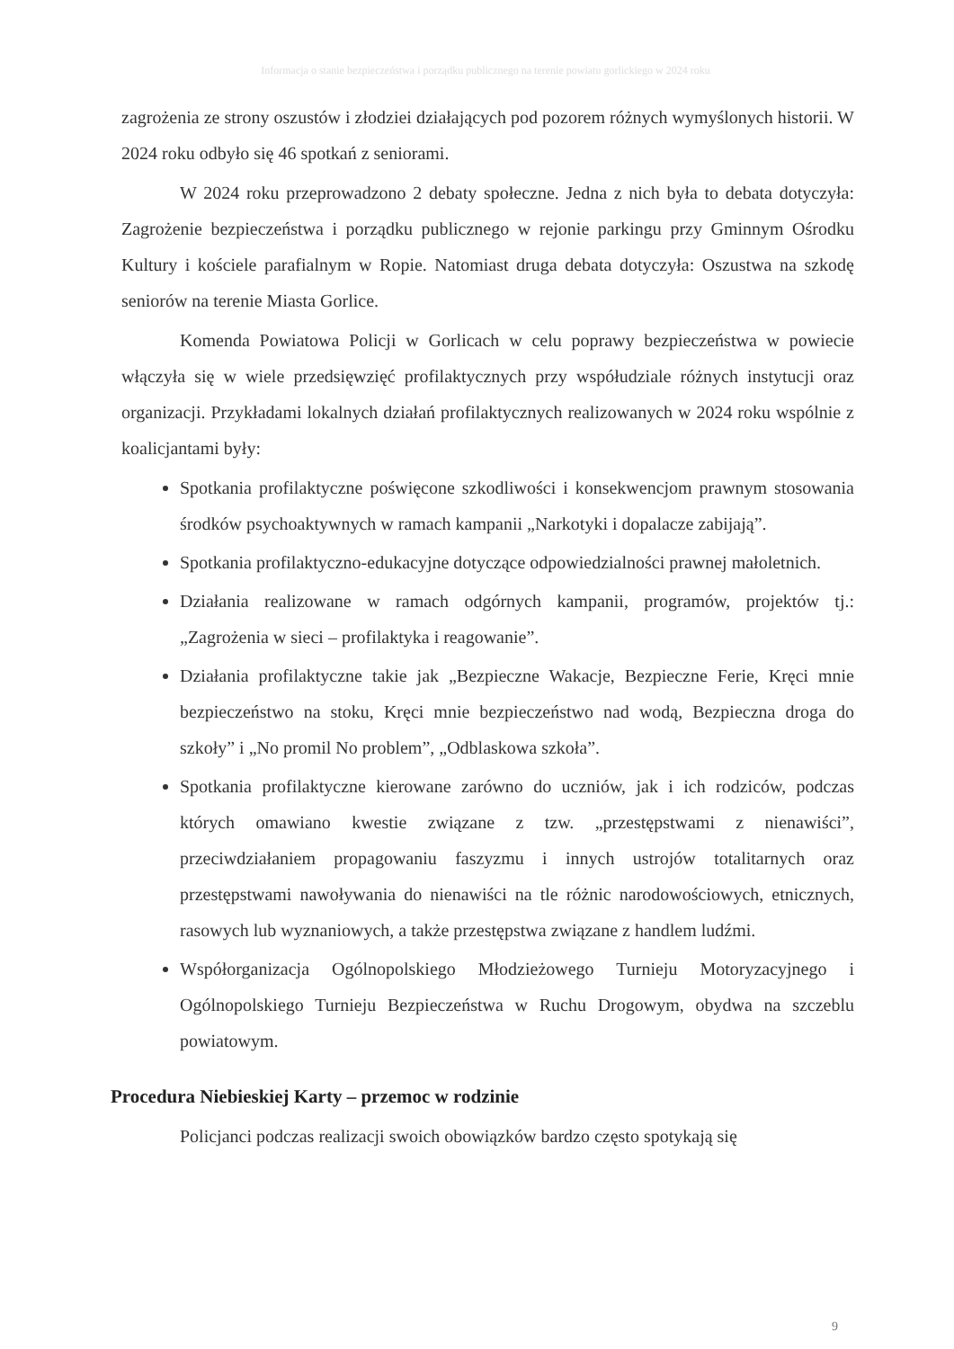Informacja o stanie bezpieczeństwa i porządku publicznego na terenie powiatu gorlickiego w 2024 roku
zagrożenia ze strony oszustów i złodziei działających pod pozorem różnych wymyślonych historii. W 2024 roku odbyło się 46 spotkań z seniorami.
W 2024 roku przeprowadzono 2 debaty społeczne. Jedna z nich była to debata dotyczyła: Zagrożenie bezpieczeństwa i porządku publicznego w rejonie parkingu przy Gminnym Ośrodku Kultury i kościele parafialnym w Ropie. Natomiast druga debata dotyczyła: Oszustwa na szkodę seniorów na terenie Miasta Gorlice.
Komenda Powiatowa Policji w Gorlicach w celu poprawy bezpieczeństwa w powiecie włączyła się w wiele przedsięwzięć profilaktycznych przy współudziale różnych instytucji oraz organizacji. Przykładami lokalnych działań profilaktycznych realizowanych w 2024 roku wspólnie z koalicjantami były:
Spotkania profilaktyczne poświęcone szkodliwości i konsekwencjom prawnym stosowania środków psychoaktywnych w ramach kampanii „Narkotyki i dopalacze zabijają”.
Spotkania profilaktyczno-edukacyjne dotyczące odpowiedzialności prawnej małoletnich.
Działania realizowane w ramach odgórnych kampanii, programów, projektów tj.: „Zagrożenia w sieci – profilaktyka i reagowanie”.
Działania profilaktyczne takie jak „Bezpieczne Wakacje, Bezpieczne Ferie, Kręci mnie bezpieczeństwo na stoku, Kręci mnie bezpieczeństwo nad wodą, Bezpieczna droga do szkoły” i „No promil No problem”, „Odblaskowa szkoła”.
Spotkania profilaktyczne kierowane zarówno do uczniów, jak i ich rodziców, podczas których omawiano kwestie związane z tzw. „przestępstwami z nienawiści”, przeciwdziałaniem propagowaniu faszyzmu i innych ustrojów totalitarnych oraz przestępstwami nawoływania do nienawiści na tle różnic narodowościowych, etnicznych, rasowych lub wyznaniowych, a także przestępstwa związane z handlem ludźmi.
Współorganizacja Ogólnopolskiego Młodzieżowego Turnieju Motoryzacyjnego i Ogólnopolskiego Turnieju Bezpieczeństwa w Ruchu Drogowym, obydwa na szczeblu powiatowym.
Procedura Niebieskiej Karty – przemoc w rodzinie
Policjanci podczas realizacji swoich obowiązków bardzo często spotykają się
9